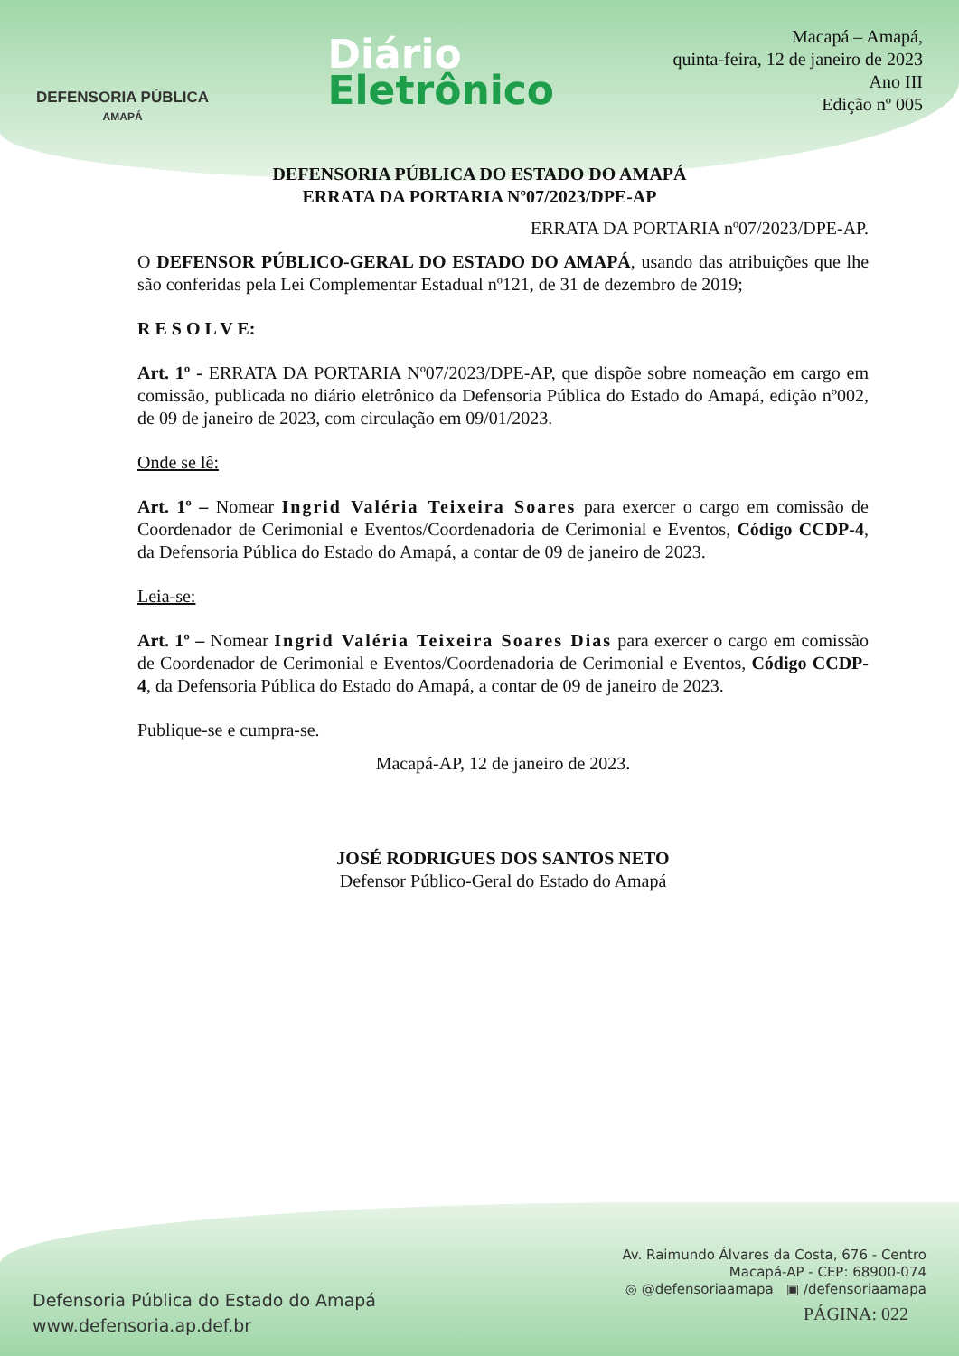DEFENSORIA PÚBLICA
AMAPÁ
Diário
Eletrônico
Macapá – Amapá,
quinta-feira, 12 de janeiro de 2023
Ano III
Edição nº 005
DEFENSORIA PÚBLICA DO ESTADO DO AMAPÁ
ERRATA DA PORTARIA Nº07/2023/DPE-AP
ERRATA DA PORTARIA nº07/2023/DPE-AP.
O DEFENSOR PÚBLICO-GERAL DO ESTADO DO AMAPÁ, usando das atribuições que lhe são conferidas pela Lei Complementar Estadual nº121, de 31 de dezembro de 2019;
R E S O L V E:
Art. 1º - ERRATA DA PORTARIA Nº07/2023/DPE-AP, que dispõe sobre nomeação em cargo em comissão, publicada no diário eletrônico da Defensoria Pública do Estado do Amapá, edição nº002, de 09 de janeiro de 2023, com circulação em 09/01/2023.
Onde se lê:
Art. 1º – Nomear Ingrid Valéria Teixeira Soares para exercer o cargo em comissão de Coordenador de Cerimonial e Eventos/Coordenadoria de Cerimonial e Eventos, Código CCDP-4, da Defensoria Pública do Estado do Amapá, a contar de 09 de janeiro de 2023.
Leia-se:
Art. 1º – Nomear Ingrid Valéria Teixeira Soares Dias para exercer o cargo em comissão de Coordenador de Cerimonial e Eventos/Coordenadoria de Cerimonial e Eventos, Código CCDP-4, da Defensoria Pública do Estado do Amapá, a contar de 09 de janeiro de 2023.
Publique-se e cumpra-se.
Macapá-AP, 12 de janeiro de 2023.
JOSÉ RODRIGUES DOS SANTOS NETO
Defensor Público-Geral do Estado do Amapá
Defensoria Pública do Estado do Amapá
www.defensoria.ap.def.br
Av. Raimundo Álvares da Costa, 676 - Centro
Macapá-AP - CEP: 68900-074
◎ @defensoriaamapa ▣ /defensoriaamapa
PÁGINA: 022